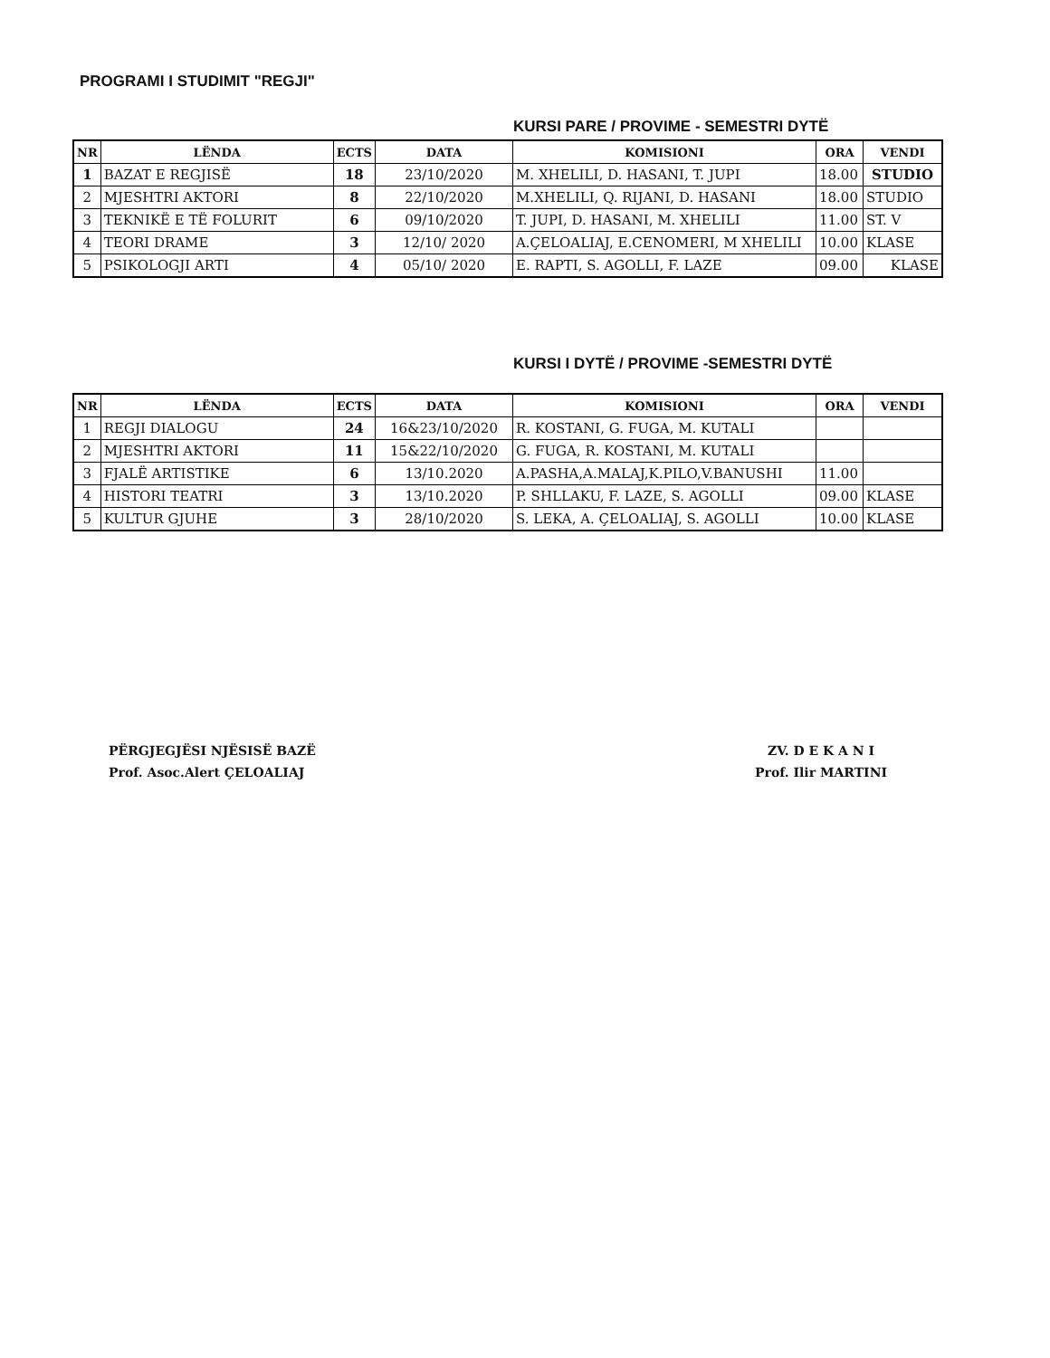PROGRAMI I STUDIMIT "REGJI"
KURSI PARE / PROVIME - SEMESTRI DYTË
| NR | LËNDA | ECTS | DATA | KOMISIONI | ORA | VENDI |
| --- | --- | --- | --- | --- | --- | --- |
| 1 | BAZAT E REGJISË | 18 | 23/10/2020 | M. XHELILI, D. HASANI, T. JUPI | 18.00 | STUDIO |
| 2 | MJESHTRI AKTORI | 8 | 22/10/2020 | M.XHELILI, Q. RIJANI, D. HASANI | 18.00 | STUDIO |
| 3 | TEKNIKË E TË FOLURIT | 6 | 09/10/2020 | T. JUPI, D. HASANI, M. XHELILI | 11.00 | ST. V |
| 4 | TEORI DRAME | 3 | 12/10/ 2020 | A.ÇELOALIAJ, E.CENOMERI, M XHELILI | 10.00 | KLASE |
| 5 | PSIKOLOGJI ARTI | 4 | 05/10/ 2020 | E. RAPTI, S. AGOLLI, F. LAZE | 09.00 | KLASE |
KURSI I DYTË / PROVIME -SEMESTRI DYTË
| NR | LËNDA | ECTS | DATA | KOMISIONI | ORA | VENDI |
| --- | --- | --- | --- | --- | --- | --- |
| 1 | REGJI DIALOGU | 24 | 16&23/10/2020 | R. KOSTANI, G. FUGA, M. KUTALI | | |
| 2 | MJESHTRI AKTORI | 11 | 15&22/10/2020 | G. FUGA, R. KOSTANI, M. KUTALI | | |
| 3 | FJALË ARTISTIKE | 6 | 13/10.2020 | A.PASHA,A.MALAJ,K.PILO,V.BANUSHI | 11.00 | |
| 4 | HISTORI TEATRI | 3 | 13/10.2020 | P. SHLLAKU, F. LAZE, S. AGOLLI | 09.00 | KLASE |
| 5 | KULTUR GJUHE | 3 | 28/10/2020 | S. LEKA, A. ÇELOALIAJ, S. AGOLLI | 10.00 | KLASE |
PËRGJEGJËSI NJËSISË BAZË
Prof. Asoc.Alert ÇELOALIAJ
ZV. D E K A N I
Prof. Ilir MARTINI